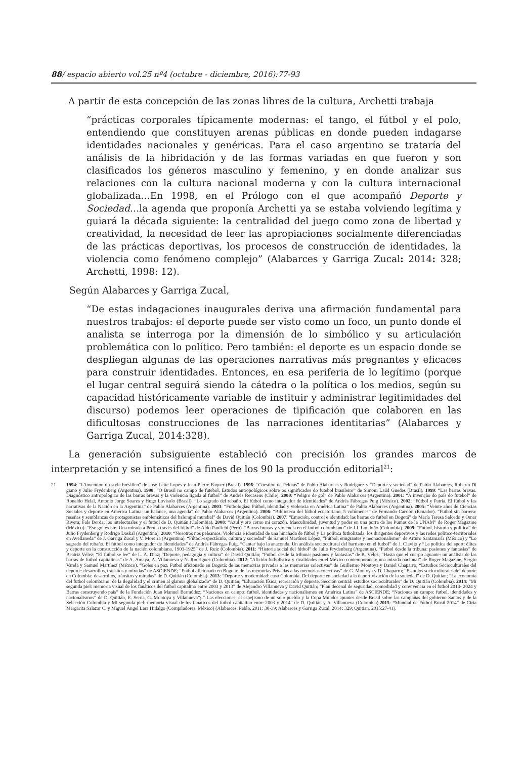88/ espacio abierto vol.25 nº4 (octubre - diciembre, 2016):77-93
A partir de esta concepción de las zonas libres de la cultura, Archetti trabaja
“prácticas corporales típicamente modernas: el tango, el fútbol y el polo, entendiendo que constituyen arenas públicas en donde pueden indagarse identidades nacionales y genéricas. Para el caso argentino se trataría del análisis de la hibridación y de las formas variadas en que fueron y son clasificados los géneros masculino y femenino, y en donde analizar sus relaciones con la cultura nacional moderna y con la cultura internacional globalizada…En 1998, en el Prólogo con el que acompañó Deporte y Sociedad…la agenda que proponía Archetti ya se estaba volviendo legítima y guiará la década siguiente: la centralidad del juego como zona de libertad y creatividad, la necesidad de leer las apropiaciones socialmente diferenciadas de las prácticas deportivas, los procesos de construcción de identidades, la violencia como fenómeno complejo” (Alabarces y Garriga Zucal: 2014: 328; Archetti, 1998: 12).
Según Alabarces y Garriga Zucal,
“De estas indagaciones inaugurales deriva una afirmación fundamental para nuestros trabajos: el deporte puede ser visto como un foco, un punto donde el analista se interroga por la dimensión de lo simbólico y su articulación problemática con lo político. Pero también: el deporte es un espacio donde se despliegan algunas de las operaciones narrativas más pregnantes y eficaces para construir identidades. Entonces, en esa periferia de lo legítimo (porque el lugar central seguirá siendo la cátedra o la política o los medios, según su capacidad históricamente variable de instituir y administrar legitimidades del discurso) podemos leer operaciones de tipificación que colaboren en las dificultosas construcciones de las narraciones identitarias” (Alabarces y Garriga Zucal, 2014:328).
La generación subsiguiente estableció con precisión los grandes marcos de interpretación y se intensificó a fines de los 90 la producción editorial<sup>21</sup>:
21 1994: “L’invention du style brésilien” de José Leite Lopes y Jean-Pierre Faquer (Brasil). 1996: “Cuestión de Pelotas” de Pablo Alabarces y Rodríguez y “Deporte y sociedad” de Pablo Alabarces, Roberto Di giano y Julio Frydenberg (Argentina). 1998: “O Brasil no campo de futebol. Estudos antropológicos sobre os significados do futebol brasileiro” de Simoni Laúd Guedes (Brasil). 1999: “Las barras bravas. Diagnóstico antropológico de las barras bravas y la violencia ligada al futbol” de Andrés Recasens (Chile). 2000: “Peligro de gol” de Pablo Alabarces (Argentina). 2001: “A invenção do país do futebol” de Ronaldo Helal, Antonio Jorge Soares y Hugo Lovisolo (Brasil). “Lo sagrado del rebaño. El fútbol como integrador de identidades” de Andrés Fábregas Puig (México). 2002: “Fútbol y Patria. El fútbol y las narrativas de la Nación en la Argentina” de Pablo Alabarces (Argentina). 2003: “Futbologías: Fútbol, identidad y violencia en América Latina” de Pablo Alabarces (Argentina). 2005: “Veinte años de Ciencias Sociales y deporte en América Latina: un balance, una agenda” de Pablo Alabarces (Argentina). 2006: “Biblioteca del fútbol ecuatoriano, 5 volúmenes” de Fernando Carrión (Ecuador). “Futbol sin barrera: reseñas y semblanzas de protagonistas emblemáticos del balompié mundial” de David Quitián (Colombia). 2007: “Emoción, control e identidad: las barras de futbol en Bogotá” de María Teresa Salcedo y Omar Rivera; Fals Borda, los intelectuales y el futbol de D. Quitián (Colombia). 2008: “Azul y oro como mi corazón. Masculinidad, juventud y poder en una porra de los Pumas de la UNAM” de Roger Magazine (México). “Ese gol existe. Una mirada a Perú a través del fútbol” de Aldo Panfichi (Perú). “Barras bravas y violencia en el futbol colombiano” de J.J. Londoño (Colombia). 2009: “Fútbol, historia y política” de Julio Frydenberg y Rodrigo Daskal (Argentina). 2010: “Nosotros nos peleamos. Violencia e identidad de una hinchada de fútbol y La política futbolizada: los dirigentes deportivos y las redes político-territoriales en Avellaneda” de J. Garriga Zucal y V. Moreira (Argentina). “Fútbol-espectáculo, cultura y sociedad” de Samuel Martínez López, “Fútbol, emigrantes y neonacionalismo” de Arturo Santamaría (México) y “Lo sagrado del rebaño. El fútbol como integrador de Identidades” de Andrés Fábregas Puig. “Cantar bajo la anaconda. Un análisis sociocultural del barrismo en el futbol” de J. Clavijo y “La política del sport: élites y deporte en la construcción de la nación colombiana, 1903-1925” de J. Ruiz (Colombia). 2011: “Historia social del fútbol” de Julio Frydenberg (Argentina). “Futbol desde la tribuna: pasiones y fantasías” de Beatriz Vélez; “El futbol se lee” de L. A. Díaz; “Deporte, pedagogía y cultura” de David Quitián; “Futbol desde la tribuna: pasiones y fantasías” de B. Vélez; “Hasta que el cuerpo aguante: un análisis de las barras de futbol capitalinas” de A. Amaya, A. Villanueva y N. Rodríguez (Colombia). 2012: “Afición futbolística y rivalidades en el México contemporáneo: una mirada nacional” de Roger Magazine, Sergio Varela y Samuel Martínez (México). “Goles en paz. Futbol aficionado en Bogotá: de las memorias privadas a las memorias colectivas” de Guillermo Montoya y Daniel Chaparro; “Estudios Socioculturales del deporte: desarrollos, tránsitos y miradas” de ASCIENDE; “Futbol aficionado en Bogotá: de las memorias Privadas a las memorias colectivas” de G. Montoya y D. Chaparro; “Estudios socioculturales del deporte en Colombia: desarrollos, tránsitos y miradas” de D. Quitián (Colombia). 2013: “Deporte y modernidad: caso Colombia. Del deporte en sociedad a la deportivización de la sociedad” de D. Quitian; “La economía del futbol colombiano: de la ilegalidad y el crimen al glamur globalizado” de D. Quitián; “Educación física, recreación y deporte. Sección central: estudios socioculturales” de D. Quitián (Colombia). 2014: “Mi segunda piel: memoria visual de los fanáticos del futbol capitalino entre 2003 y 2013” de Alejandro Villanueva y David Quitián; “Plan decenal de seguridad, comodidad y convivencia en el futbol 2014- 2024 y Barras construyendo país” de la Fundación Juan Manuel Bermúdez; “Naciones en campo: futbol, identidades y nacionalismos en América Latina” de ASCIENDE; “Naciones en campo: futbol, identidades y nacionalismos” de D. Quitián, E. Serna, G. Montoya y Villanueva”; “ Las elecciones, el espejismo de un solo pueblo y la Copa Mundo: apuntes desde Brasil sobre las campañas del gobierno Santos y de la Selección Colombia y Mi segunda piel: memoria visual de los fanáticos del futbol capitalino entre 2003 y 2014” de D. Quitián y A. Villanueva (Colombia).2015: “Mundial de Fútbol Brasil 2014” de Ciria Margarita Salazar C. y Miguel Ángel Lara Hidalgo (Compiladores. México) (Alabarces, Pablo, 2011: 38-39; Alabarces y Garriga Zucal, 2014: 329; Quitian, 2015:27-41).